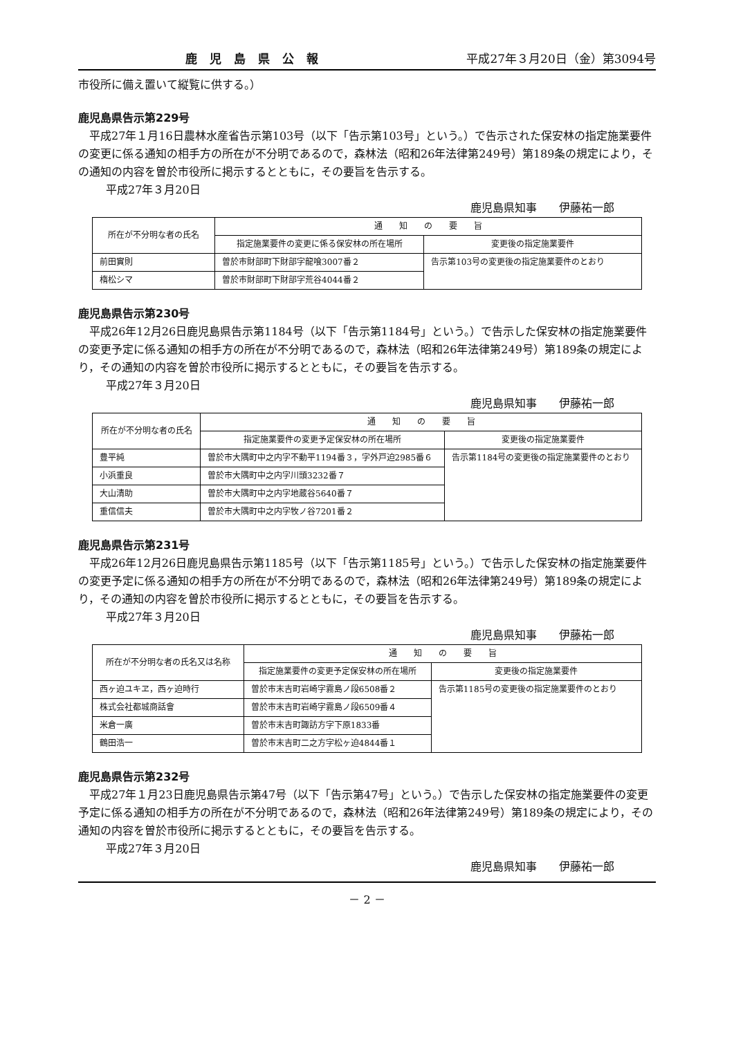鹿児島県公報 平成27年３月20日（金）第3094号
市役所に備え置いて縦覧に供する。）
鹿児島県告示第229号
平成27年１月16日農林水産省告示第103号（以下「告示第103号」という。）で告示された保安林の指定施業要件の変更に係る通知の相手方の所在が不分明であるので，森林法（昭和26年法律第249号）第189条の規定により，その通知の内容を曽於市役所に掲示するとともに，その要旨を告示する。
平成27年３月20日
鹿児島県知事　　伊藤祐一郎
| 所在が不分明な者の氏名 | 通 知 の 要 旨 | |
| --- | --- | --- |
| | 指定施業要件の変更に係る保安林の所在場所 | 変更後の指定施業要件 |
| 前田實則 | 曽於市財部町下財部字龍喰3007番２ | 告示第103号の変更後の指定施業要件のとおり |
| 楕松シマ | 曽於市財部町下財部字荒谷4044番２ | |
鹿児島県告示第230号
平成26年12月26日鹿児島県告示第1184号（以下「告示第1184号」という。）で告示した保安林の指定施業要件の変更予定に係る通知の相手方の所在が不分明であるので，森林法（昭和26年法律第249号）第189条の規定により，その通知の内容を曽於市役所に掲示するとともに，その要旨を告示する。
平成27年３月20日
鹿児島県知事　　伊藤祐一郎
| 所在が不分明な者の氏名 | 通 知 の 要 旨 | |
| --- | --- | --- |
| | 指定施業要件の変更予定保安林の所在場所 | 変更後の指定施業要件 |
| 豊平純 | 曽於市大隅町中之内字不動平1194番３，字外戸迫2985番６ | 告示第1184号の変更後の指定施業要件のとおり |
| 小浜重良 | 曽於市大隅町中之内字川頭3232番７ | |
| 大山清助 | 曽於市大隅町中之内字地蔵谷5640番７ | |
| 重信信夫 | 曽於市大隅町中之内字牧ノ谷7201番２ | |
鹿児島県告示第231号
平成26年12月26日鹿児島県告示第1185号（以下「告示第1185号」という。）で告示した保安林の指定施業要件の変更予定に係る通知の相手方の所在が不分明であるので，森林法（昭和26年法律第249号）第189条の規定により，その通知の内容を曽於市役所に掲示するとともに，その要旨を告示する。
平成27年３月20日
鹿児島県知事　　伊藤祐一郎
| 所在が不分明な者の氏名又は名称 | 通 知 の 要 旨 | |
| --- | --- | --- |
| | 指定施業要件の変更予定保安林の所在場所 | 変更後の指定施業要件 |
| 西ヶ迫ユキヱ，西ヶ迫時行 | 曽於市末吉町岩崎字霧島ノ段6508番２ | 告示第1185号の変更後の指定施業要件のとおり |
| 株式会社都城商話會 | 曽於市末吉町岩崎字霧島ノ段6509番４ | |
| 米倉一廣 | 曽於市末吉町諏訪方字下原1833番 | |
| 鶴田浩一 | 曽於市末吉町二之方字松ヶ迫4844番１ | |
鹿児島県告示第232号
平成27年１月23日鹿児島県告示第47号（以下「告示第47号」という。）で告示した保安林の指定施業要件の変更予定に係る通知の相手方の所在が不分明であるので，森林法（昭和26年法律第249号）第189条の規定により，その通知の内容を曽於市役所に掲示するとともに，その要旨を告示する。
平成27年３月20日
鹿児島県知事　　伊藤祐一郎
－ 2 －